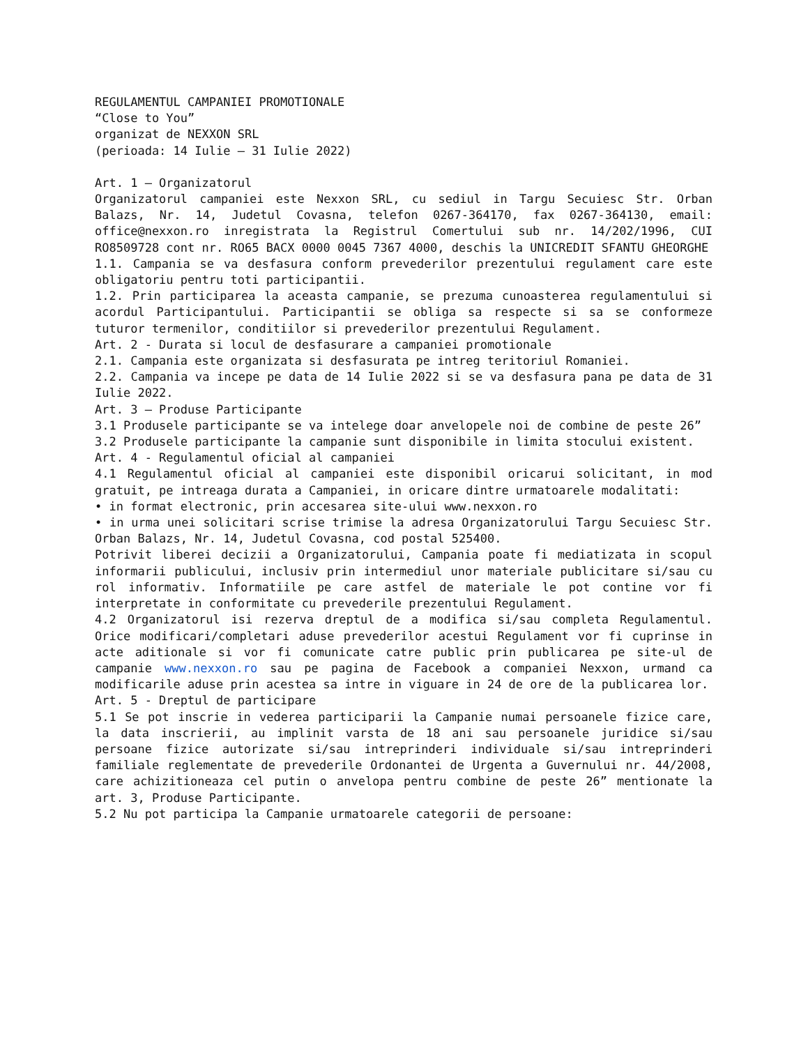REGULAMENTUL CAMPANIEI PROMOTIONALE
“Close to You”
organizat de NEXXON SRL
(perioada: 14 Iulie – 31 Iulie 2022)
Art. 1 – Organizatorul
Organizatorul campaniei este Nexxon SRL, cu sediul in Targu Secuiesc Str. Orban Balazs, Nr. 14, Judetul Covasna, telefon 0267-364170, fax 0267-364130, email: office@nexxon.ro inregistrata la Registrul Comertului sub nr. 14/202/1996, CUI RO8509728 cont nr. RO65 BACX 0000 0045 7367 4000, deschis la UNICREDIT SFANTU GHEORGHE
1.1. Campania se va desfasura conform prevederilor prezentului regulament care este obligatoriu pentru toti participantii.
1.2. Prin participarea la aceasta campanie, se prezuma cunoasterea regulamentului si acordul Participantului. Participantii se obliga sa respecte si sa se conformeze tuturor termenilor, conditiilor si prevederilor prezentului Regulament.
Art. 2 - Durata si locul de desfasurare a campaniei promotionale
2.1. Campania este organizata si desfasurata pe intreg teritoriul Romaniei.
2.2. Campania va incepe pe data de 14 Iulie 2022 si se va desfasura pana pe data de 31 Iulie 2022.
Art. 3 – Produse Participante
3.1 Produsele participante se va intelege doar anvelopele noi de combine de peste 26”
3.2 Produsele participante la campanie sunt disponibile in limita stocului existent.
Art. 4 - Regulamentul oficial al campaniei
4.1 Regulamentul oficial al campaniei este disponibil oricarui solicitant, in mod gratuit, pe intreaga durata a Campaniei, in oricare dintre urmatoarele modalitati:
• in format electronic, prin accesarea site-ului www.nexxon.ro
• in urma unei solicitari scrise trimise la adresa Organizatorului Targu Secuiesc Str. Orban Balazs, Nr. 14, Judetul Covasna, cod postal 525400.
Potrivit liberei decizii a Organizatorului, Campania poate fi mediatizata in scopul informarii publicului, inclusiv prin intermediul unor materiale publicitare si/sau cu rol informativ. Informatiile pe care astfel de materiale le pot contine vor fi interpretate in conformitate cu prevederile prezentului Regulament.
4.2 Organizatorul isi rezerva dreptul de a modifica si/sau completa Regulamentul. Orice modificari/completari aduse prevederilor acestui Regulament vor fi cuprinse in acte aditionale si vor fi comunicate catre public prin publicarea pe site-ul de campanie www.nexxon.ro sau pe pagina de Facebook a companiei Nexxon, urmand ca modificarile aduse prin acestea sa intre in viguare in 24 de ore de la publicarea lor.
Art. 5 - Dreptul de participare
5.1 Se pot inscrie in vederea participarii la Campanie numai persoanele fizice care, la data inscrierii, au implinit varsta de 18 ani sau persoanele juridice si/sau persoane fizice autorizate si/sau intreprinderi individuale si/sau intreprinderi familiale reglementate de prevederile Ordonantei de Urgenta a Guvernului nr. 44/2008, care achizitioneaza cel putin o anvelopa pentru combine de peste 26” mentionate la art. 3, Produse Participante.
5.2 Nu pot participa la Campanie urmatoarele categorii de persoane: